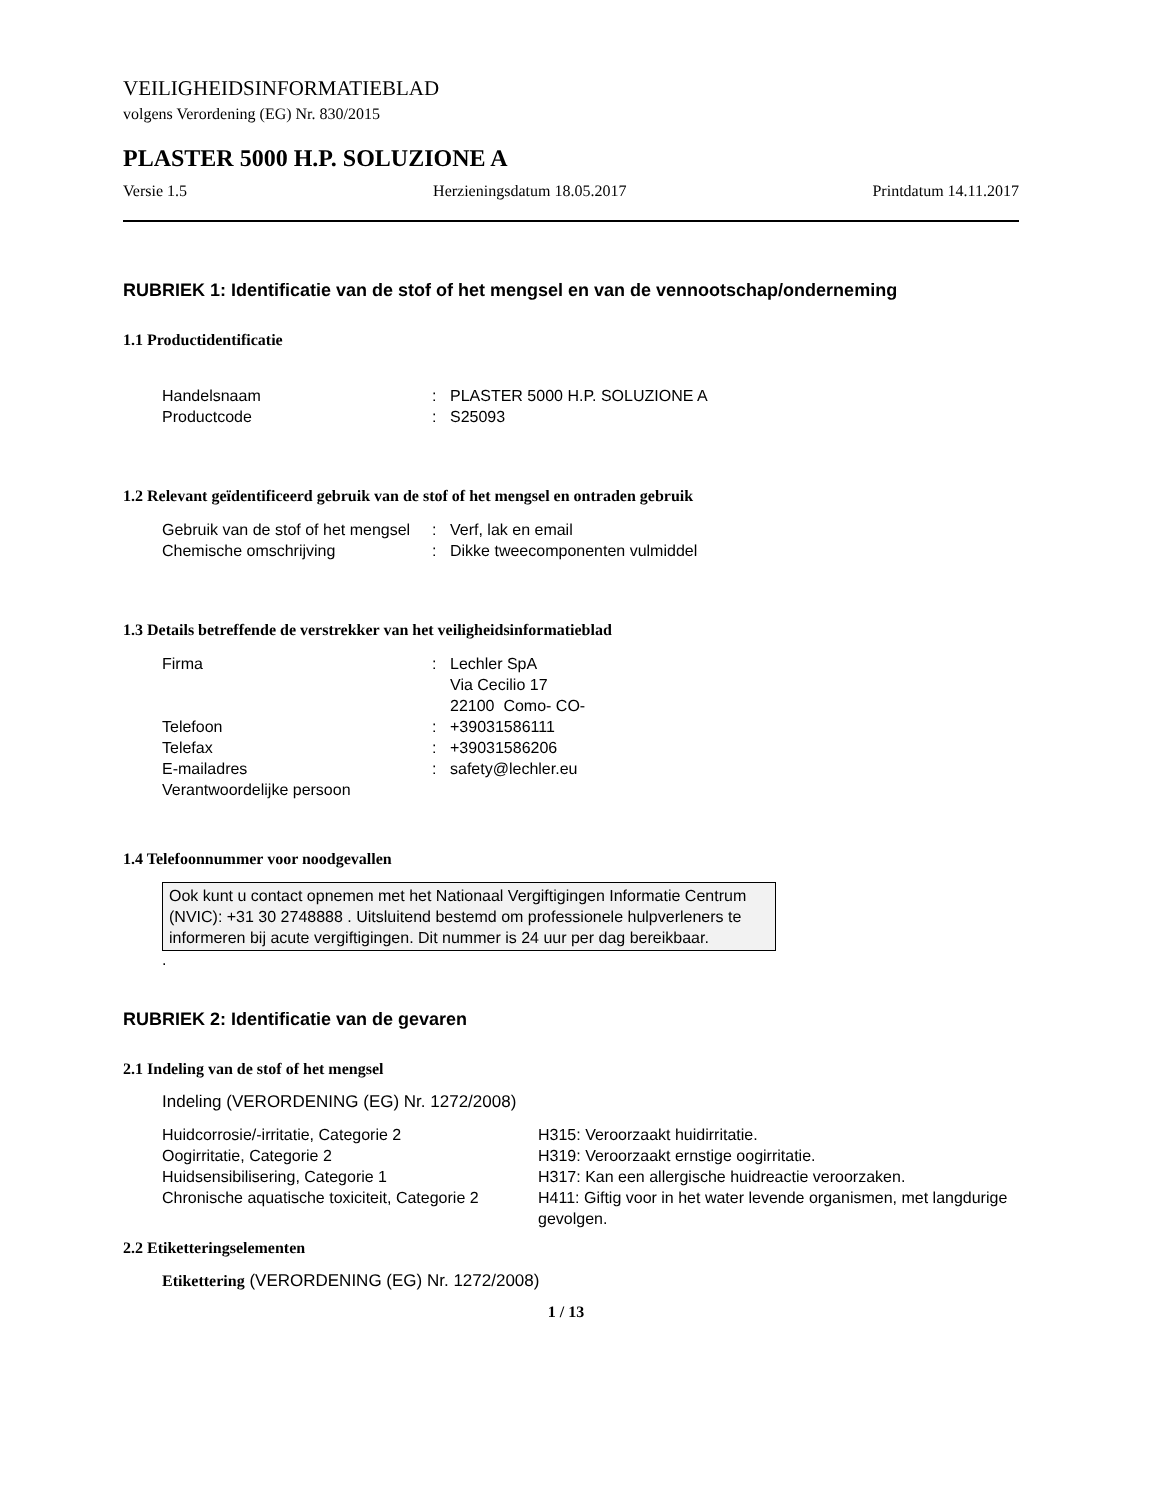VEILIGHEIDSINFORMATIEBLAD
volgens Verordening (EG) Nr. 830/2015
PLASTER 5000 H.P. SOLUZIONE A
Versie 1.5 Herzieningsdatum 18.05.2017 Printdatum 14.11.2017
RUBRIEK 1: Identificatie van de stof of het mengsel en van de vennootschap/onderneming
1.1 Productidentificatie
| Handelsnaam | : | PLASTER 5000 H.P. SOLUZIONE A |
| Productcode | : | S25093 |
1.2 Relevant geïdentificeerd gebruik van de stof of het mengsel en ontraden gebruik
| Gebruik van de stof of het mengsel | : | Verf, lak en email |
| Chemische omschrijving | : | Dikke tweecomponenten vulmiddel |
1.3 Details betreffende de verstrekker van het veiligheidsinformatieblad
| Firma | : | Lechler SpA Via Cecilio 17 22100 Como- CO- |
| Telefoon | : | +39031586111 |
| Telefax | : | +39031586206 |
| E-mailadres | : | safety@lechler.eu |
| Verantwoordelijke persoon | | |
1.4 Telefoonnummer voor noodgevallen
Ook kunt u contact opnemen met het Nationaal Vergiftigingen Informatie Centrum (NVIC): +31 30 2748888 . Uitsluitend bestemd om professionele hulpverleners te informeren bij acute vergiftigingen. Dit nummer is 24 uur per dag bereikbaar.
.
RUBRIEK 2: Identificatie van de gevaren
2.1 Indeling van de stof of het mengsel
Indeling (VERORDENING (EG) Nr. 1272/2008)
| Huidcorrosie/-irritatie, Categorie 2 | H315: Veroorzaakt huidirritatie. |
| Oogirritatie, Categorie 2 | H319: Veroorzaakt ernstige oogirritatie. |
| Huidsensibilisering, Categorie 1 | H317: Kan een allergische huidreactie veroorzaken. |
| Chronische aquatische toxiciteit, Categorie 2 | H411: Giftig voor in het water levende organismen, met langdurige gevolgen. |
2.2 Etiketteringselementen
Etikettering (VERORDENING (EG) Nr. 1272/2008)
1 / 13